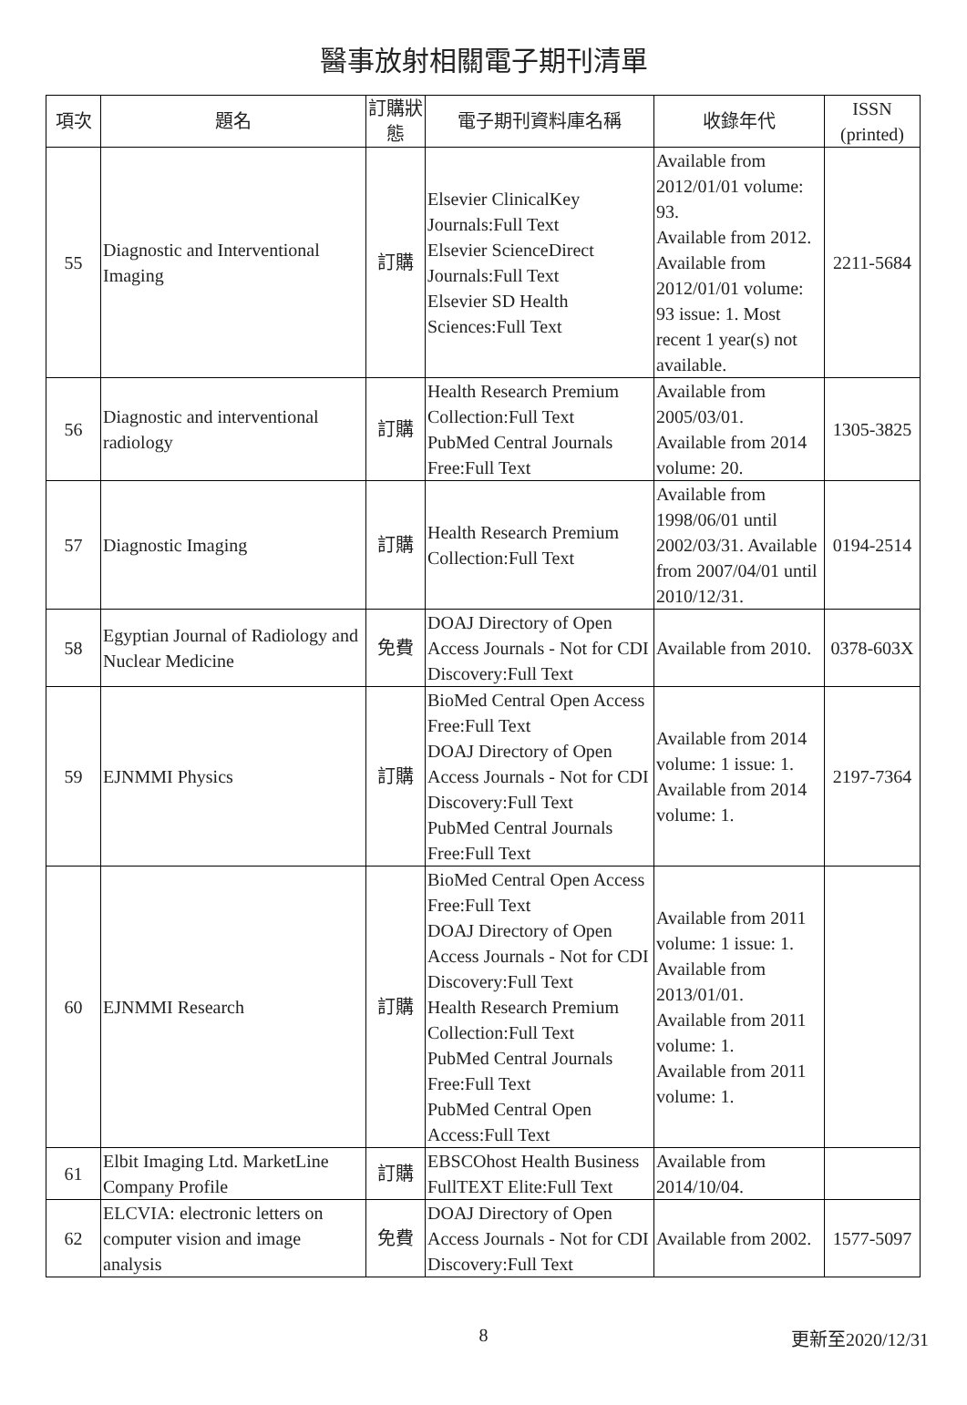醫事放射相關電子期刊清單
| 項次 | 題名 | 訂購狀態 | 電子期刊資料庫名稱 | 收錄年代 | ISSN (printed) |
| --- | --- | --- | --- | --- | --- |
| 55 | Diagnostic and Interventional Imaging | 訂購 | Elsevier ClinicalKey Journals:Full Text Elsevier ScienceDirect Journals:Full Text Elsevier SD Health Sciences:Full Text | Available from 2012/01/01 volume: 93. Available from 2012. Available from 2012/01/01 volume: 93 issue: 1. Most recent 1 year(s) not available. | 2211-5684 |
| 56 | Diagnostic and interventional radiology | 訂購 | Health Research Premium Collection:Full Text PubMed Central Journals Free:Full Text | Available from 2005/03/01. Available from 2014 volume: 20. | 1305-3825 |
| 57 | Diagnostic Imaging | 訂購 | Health Research Premium Collection:Full Text | Available from 1998/06/01 until 2002/03/31. Available from 2007/04/01 until 2010/12/31. | 0194-2514 |
| 58 | Egyptian Journal of Radiology and Nuclear Medicine | 免費 | DOAJ Directory of Open Access Journals - Not for CDI Discovery:Full Text | Available from 2010. | 0378-603X |
| 59 | EJNMMI Physics | 訂購 | BioMed Central Open Access Free:Full Text DOAJ Directory of Open Access Journals - Not for CDI Discovery:Full Text PubMed Central Journals Free:Full Text | Available from 2014 volume: 1 issue: 1. Available from 2014 volume: 1. | 2197-7364 |
| 60 | EJNMMI Research | 訂購 | BioMed Central Open Access Free:Full Text DOAJ Directory of Open Access Journals - Not for CDI Discovery:Full Text Health Research Premium Collection:Full Text PubMed Central Journals Free:Full Text PubMed Central Open Access:Full Text | Available from 2011 volume: 1 issue: 1. Available from 2013/01/01. Available from 2011 volume: 1. Available from 2011 volume: 1. | |
| 61 | Elbit Imaging Ltd. MarketLine Company Profile | 訂購 | EBSCOhost Health Business FullTEXT Elite:Full Text | Available from 2014/10/04. | |
| 62 | ELCVIA: electronic letters on computer vision and image analysis | 免費 | DOAJ Directory of Open Access Journals - Not for CDI Discovery:Full Text | Available from 2002. | 1577-5097 |
8
更新至2020/12/31